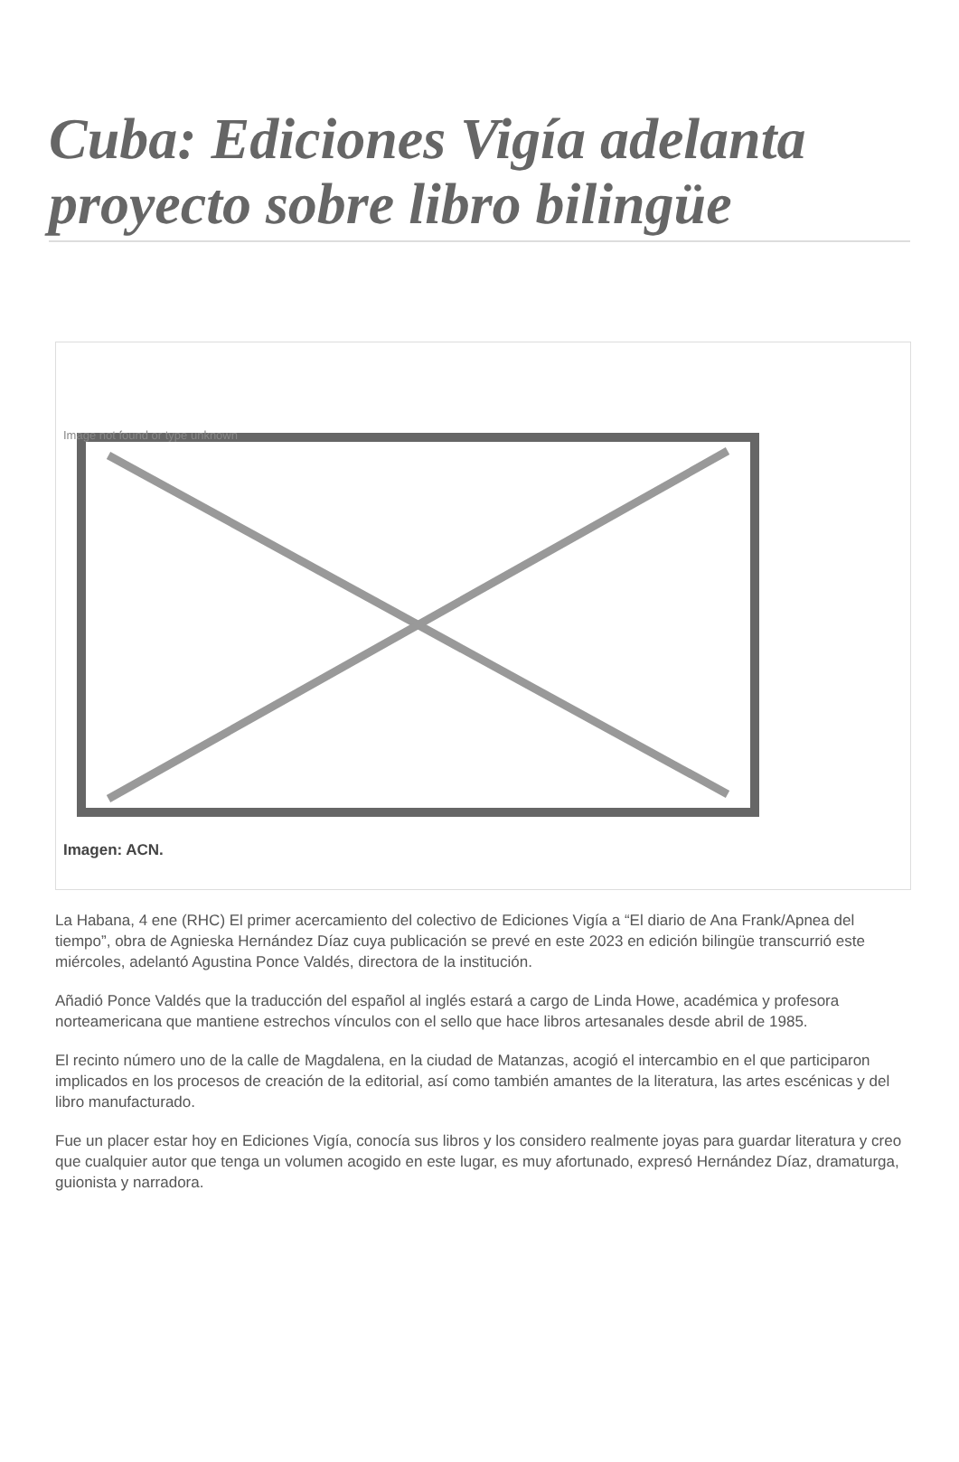Cuba: Ediciones Vigía adelanta proyecto sobre libro bilingüe
Image not found or type unknown
Imagen: ACN.
La Habana, 4 ene (RHC) El primer acercamiento del colectivo de Ediciones Vigía a “El diario de Ana Frank/Apnea del tiempo”, obra de Agnieska Hernández Díaz cuya publicación se prevé en este 2023 en edición bilingüe transcurrió este miércoles, adelantó Agustina Ponce Valdés, directora de la institución.
Añadió Ponce Valdés que la traducción del español al inglés estará a cargo de Linda Howe, académica y profesora norteamericana que mantiene estrechos vínculos con el sello que hace libros artesanales desde abril de 1985.
El recinto número uno de la calle de Magdalena, en la ciudad de Matanzas, acogió el intercambio en el que participaron implicados en los procesos de creación de la editorial, así como también amantes de la literatura, las artes escénicas y del libro manufacturado.
Fue un placer estar hoy en Ediciones Vigía, conocía sus libros y los considero realmente joyas para guardar literatura y creo que cualquier autor que tenga un volumen acogido en este lugar, es muy afortunado, expresó Hernández Díaz, dramaturga, guionista y narradora.